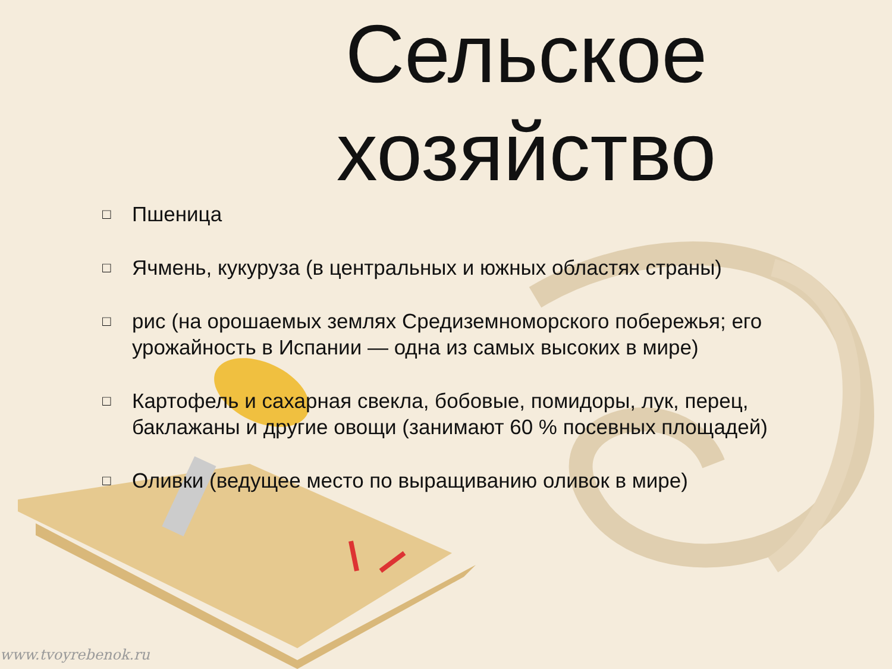Сельское хозяйство
□ Пшеница
□ Ячмень, кукуруза (в центральных и южных областях страны)
□ рис (на орошаемых землях Средиземноморского побережья; его урожайность в Испании — одна из самых высоких в мире)
□ Картофель и сахарная свекла, бобовые, помидоры, лук, перец, баклажаны и другие овощи (занимают 60 % посевных площадей)
□ Оливки (ведущее место по выращиванию оливок в мире)
www.tvoyrebenok.ru